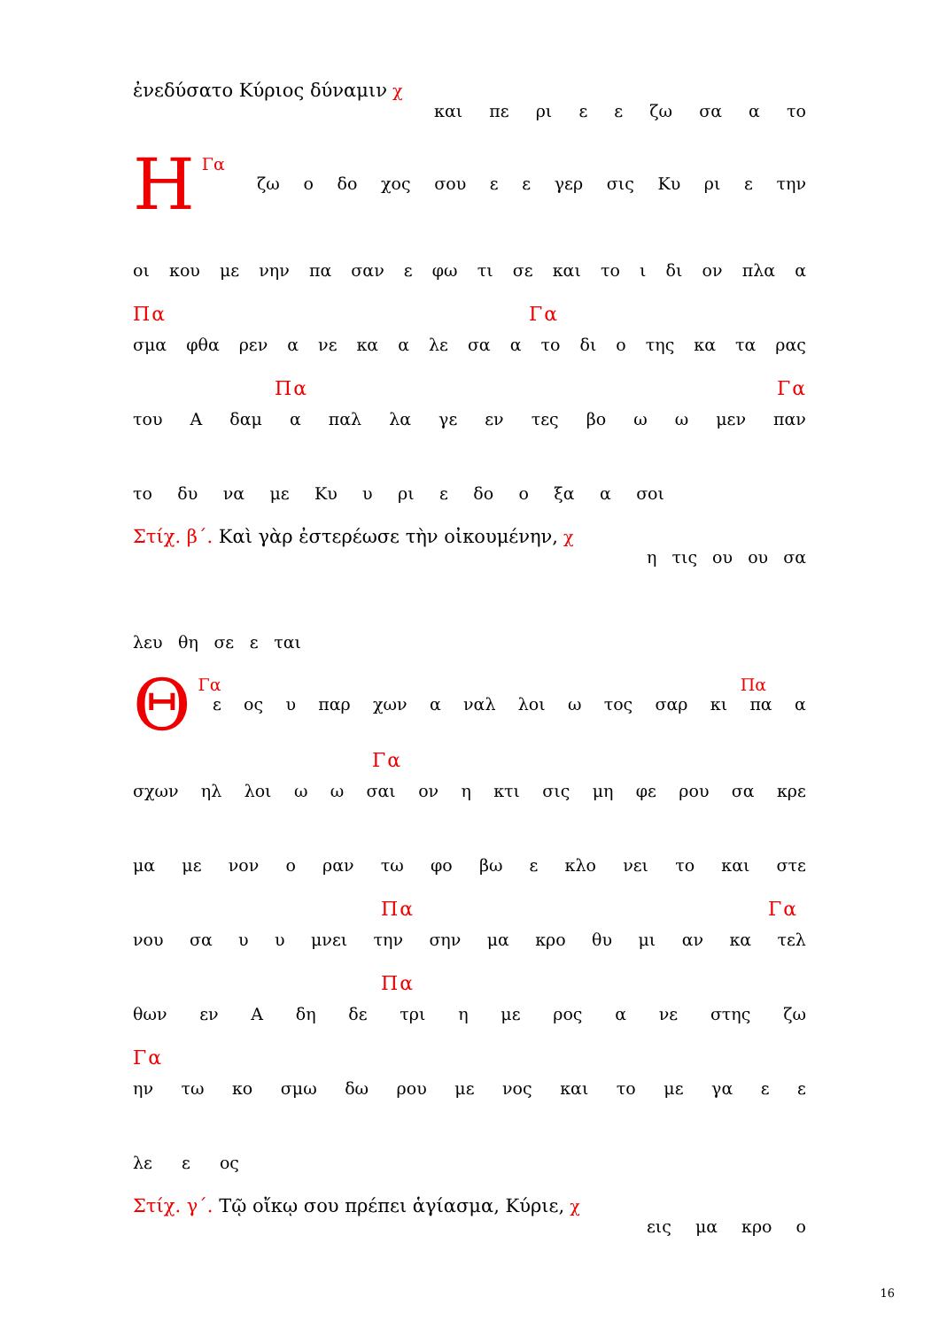ἐνεδύσατο Κύριος δύναμιν χ
και πε ρι ε ε ζω σα α το
ΗΓα
ζω ο δο χος σου ε ε γερ σις Κυ ρι ε την
οι κου με νην πα σαν ε φω τι σε και το ι δι ον πλα α
Πα Γα
σμα φθα ρεν α νε κα α λε σα α το δι ο της κα τα ρας
Πα Γα
του Α δαμ α παλ λα γε εν τες βο ω ω μεν παν
το δυ να με Κυ υ ρι ε δο ο ξα α σοι
Στίχ. β΄. Καὶ γὰρ ἐστερέωσε τὴν οἰκουμένην, χ
η τις ου ου σα
λευ θη σε ε ται
ΘΓα Πα
ε ος υ παρ χων α ναλ λοι ω τος σαρ κι πα α
Γα
σχων ηλ λοι ω ω σαι ον η κτι σις μη φε ρου σα κρε
μα με νον ο ραν τω φο βω ε κλο νει το και στε
Πα Γα
νου σα υ υ μνει την σην μα κρο θυ μι αν κα τελ
Πα
θων εν Α δη δε τρι η με ρος α νε στης ζω
Γα
ην τω κο σμω δω ρου με νος και το με γα ε ε
λε ε ος
Στίχ. γ΄. Τῷ οἴκῳ σου πρέπει ἁγίασμα, Κύριε, χ
εις μα κρο ο
16